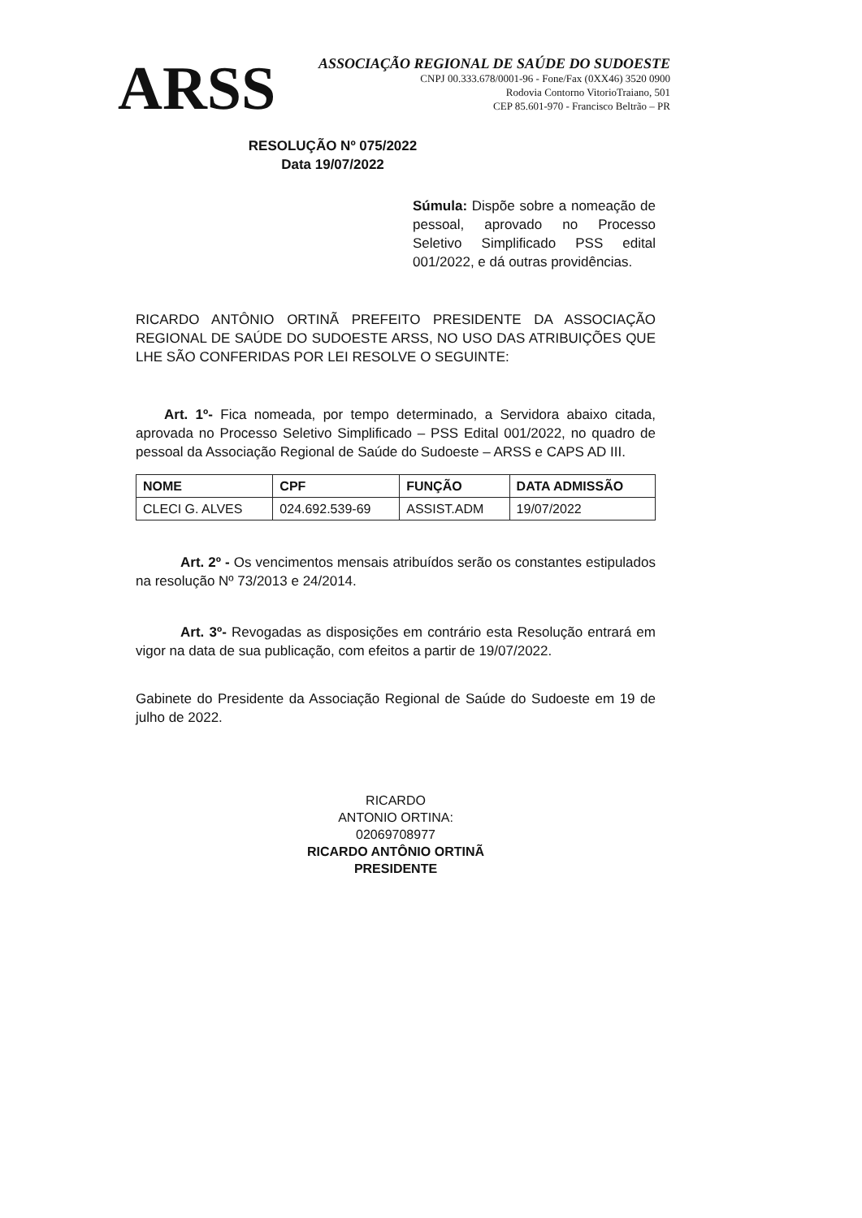ARSS
ASSOCIAÇÃO REGIONAL DE SAÚDE DO SUDOESTE
CNPJ 00.333.678/0001-96 - Fone/Fax (0XX46) 3520 0900
Rodovia Contorno VitorioTraiano, 501
CEP 85.601-970 - Francisco Beltrão – PR
RESOLUÇÃO Nº 075/2022
Data 19/07/2022
Súmula: Dispõe sobre a nomeação de pessoal, aprovado no Processo Seletivo Simplificado PSS edital 001/2022, e dá outras providências.
RICARDO ANTÔNIO ORTINÃ PREFEITO PRESIDENTE DA ASSOCIAÇÃO REGIONAL DE SAÚDE DO SUDOESTE ARSS, NO USO DAS ATRIBUIÇÕES QUE LHE SÃO CONFERIDAS POR LEI RESOLVE O SEGUINTE:
Art. 1º- Fica nomeada, por tempo determinado, a Servidora abaixo citada, aprovada no Processo Seletivo Simplificado – PSS Edital 001/2022, no quadro de pessoal da Associação Regional de Saúde do Sudoeste – ARSS e CAPS AD III.
| NOME | CPF | FUNÇÃO | DATA ADMISSÃO |
| --- | --- | --- | --- |
| CLECI G. ALVES | 024.692.539-69 | ASSIST.ADM | 19/07/2022 |
Art. 2º - Os vencimentos mensais atribuídos serão os constantes estipulados na resolução Nº 73/2013 e 24/2014.
Art. 3º- Revogadas as disposições em contrário esta Resolução entrará em vigor na data de sua publicação, com efeitos a partir de 19/07/2022.
Gabinete do Presidente da Associação Regional de Saúde do Sudoeste em 19 de julho de 2022.
RICARDO
ANTONIO ORTINA:
02069708977
RICARDO ANTÔNIO ORTINÃ
PRESIDENTE